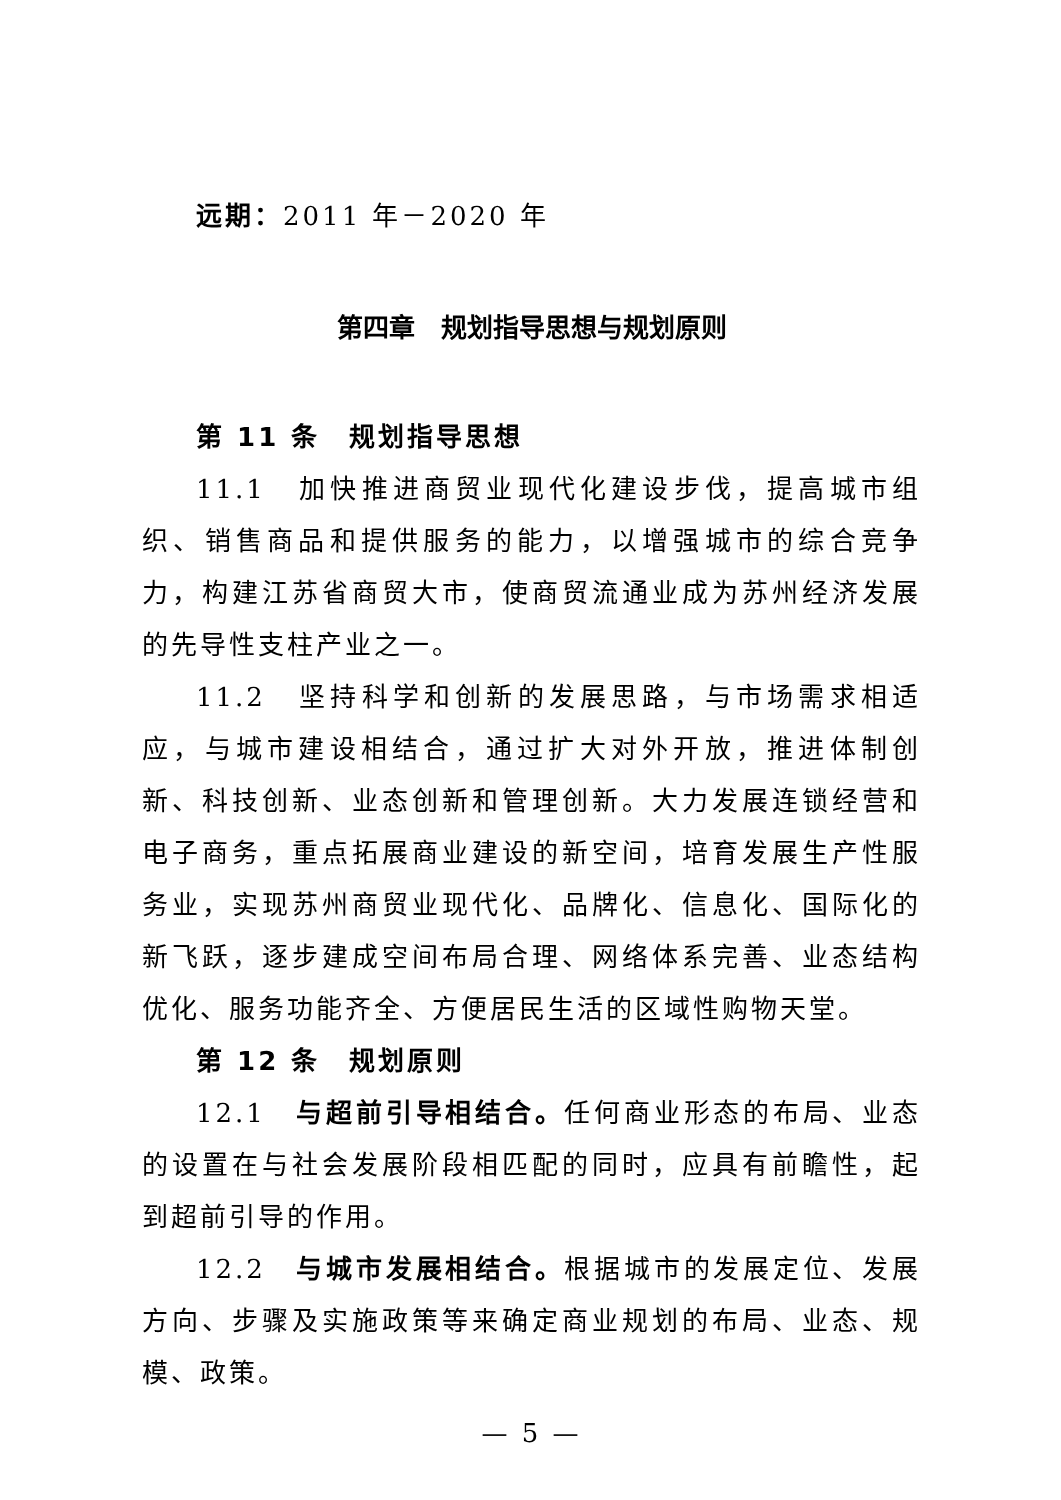远期：2011 年－2020 年
第四章　规划指导思想与规划原则
第 11 条　规划指导思想
11.1　加快推进商贸业现代化建设步伐，提高城市组织、销售商品和提供服务的能力，以增强城市的综合竞争力，构建江苏省商贸大市，使商贸流通业成为苏州经济发展的先导性支柱产业之一。
11.2　坚持科学和创新的发展思路，与市场需求相适应，与城市建设相结合，通过扩大对外开放，推进体制创新、科技创新、业态创新和管理创新。大力发展连锁经营和电子商务，重点拓展商业建设的新空间，培育发展生产性服务业，实现苏州商贸业现代化、品牌化、信息化、国际化的新飞跃，逐步建成空间布局合理、网络体系完善、业态结构优化、服务功能齐全、方便居民生活的区域性购物天堂。
第 12 条　规划原则
12.1　与超前引导相结合。任何商业形态的布局、业态的设置在与社会发展阶段相匹配的同时，应具有前瞻性，起到超前引导的作用。
12.2　与城市发展相结合。根据城市的发展定位、发展方向、步骤及实施政策等来确定商业规划的布局、业态、规模、政策。
— 5 —